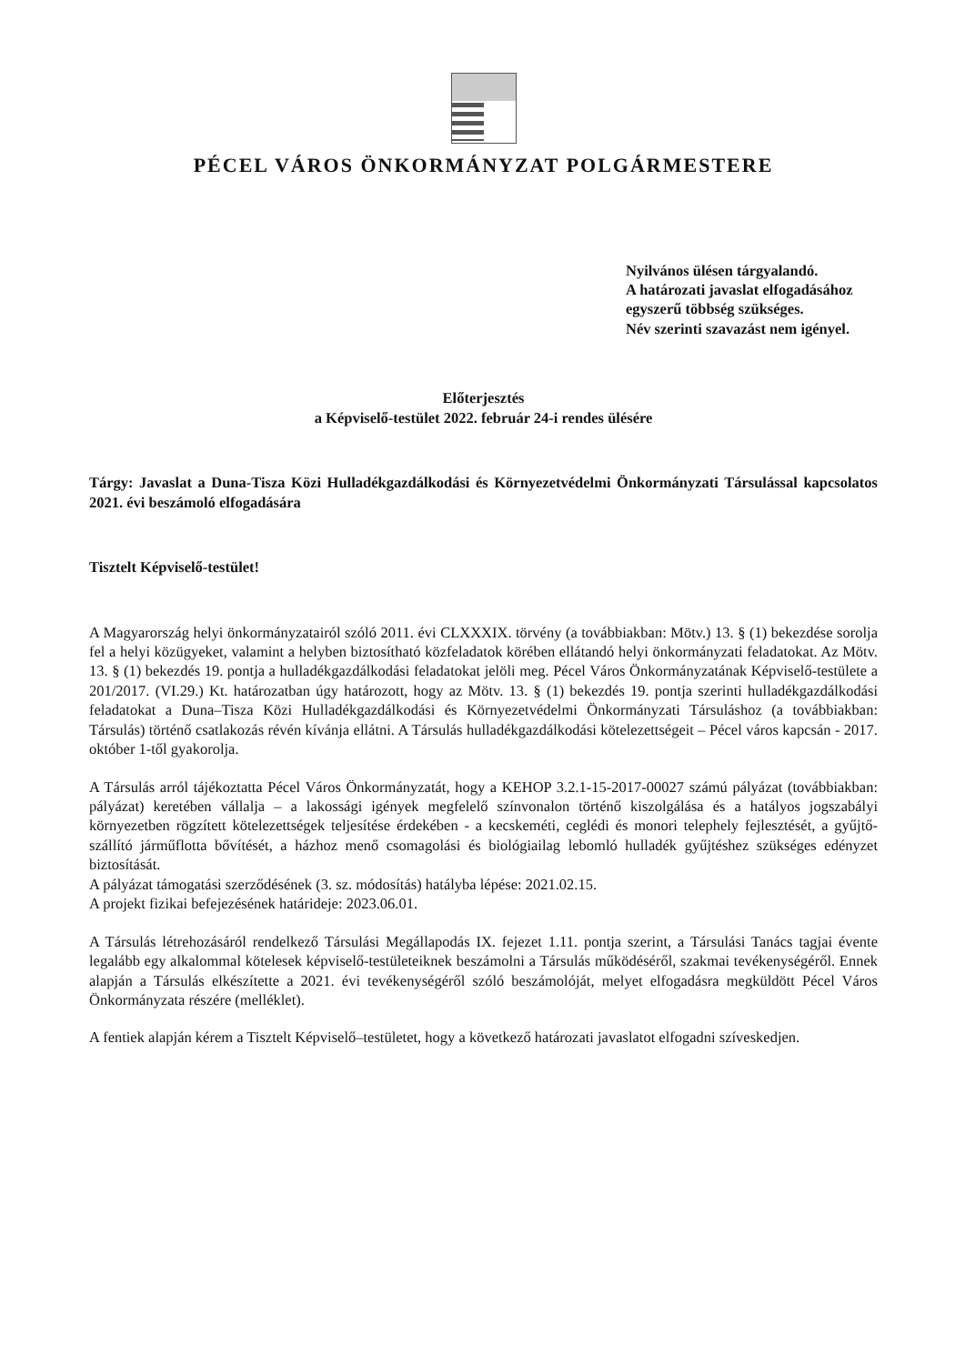PÉCEL VÁROS ÖNKORMÁNYZAT POLGÁRMESTERE
Nyilvános ülésen tárgyalandó.
A határozati javaslat elfogadásához egyszerű többség szükséges.
Név szerinti szavazást nem igényel.
Előterjesztés
a Képviselő-testület 2022. február 24-i rendes ülésére
Tárgy: Javaslat a Duna-Tisza Közi Hulladékgazdálkodási és Környezetvédelmi Önkormányzati Társulással kapcsolatos 2021. évi beszámoló elfogadására
Tisztelt Képviselő-testület!
A Magyarország helyi önkormányzatairól szóló 2011. évi CLXXXIX. törvény (a továbbiakban: Mötv.) 13. § (1) bekezdése sorolja fel a helyi közügyeket, valamint a helyben biztosítható közfeladatok körében ellátandó helyi önkormányzati feladatokat. Az Mötv. 13. § (1) bekezdés 19. pontja a hulladékgazdálkodási feladatokat jelöli meg. Pécel Város Önkormányzatának Képviselő-testülete a 201/2017. (VI.29.) Kt. határozatban úgy határozott, hogy az Mötv. 13. § (1) bekezdés 19. pontja szerinti hulladékgazdálkodási feladatokat a Duna–Tisza Közi Hulladékgazdálkodási és Környezetvédelmi Önkormányzati Társuláshoz (a továbbiakban: Társulás) történő csatlakozás révén kívánja ellátni. A Társulás hulladékgazdálkodási kötelezettségeit – Pécel város kapcsán - 2017. október 1-től gyakorolja.
A Társulás arról tájékoztatta Pécel Város Önkormányzatát, hogy a KEHOP 3.2.1-15-2017-00027 számú pályázat (továbbiakban: pályázat) keretében vállalja – a lakossági igények megfelelő színvonalon történő kiszolgálása és a hatályos jogszabályi környezetben rögzített kötelezettségek teljesítése érdekében - a kecskeméti, ceglédi és monori telephely fejlesztését, a gyűjtő-szállító járműflotta bővítését, a házhoz menő csomagolási és biológiailag lebomló hulladék gyűjtéshez szükséges edényzet biztosítását.
A pályázat támogatási szerződésének (3. sz. módosítás) hatályba lépése: 2021.02.15.
A projekt fizikai befejezésének határideje: 2023.06.01.
A Társulás létrehozásáról rendelkező Társulási Megállapodás IX. fejezet 1.11. pontja szerint, a Társulási Tanács tagjai évente legalább egy alkalommal kötelesek képviselő-testületeiknek beszámolni a Társulás működéséről, szakmai tevékenységéről. Ennek alapján a Társulás elkészítette a 2021. évi tevékenységéről szóló beszámolóját, melyet elfogadásra megküldött Pécel Város Önkormányzata részére (melléklet).
A fentiek alapján kérem a Tisztelt Képviselő–testületet, hogy a következő határozati javaslatot elfogadni szíveskedjen.